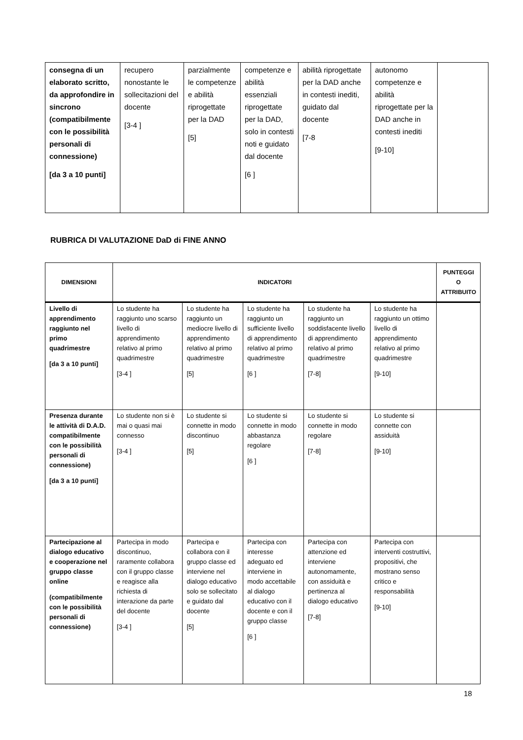| consegna di un elaborato scritto, da approfondire in sincrono (compatibilmente con le possibilità personali di connessione) [da 3 a 10 punti] | recupero nonostante le sollecitazioni del docente [3-4 ] | parzialmente le competenze e abilità riprogettate per la DAD [5] | competenze e abilità essenziali riprogettate per la DAD, solo in contesti noti e guidato dal docente [6 ] | abilità riprogettate per la DAD anche in contesti inediti, guidato dal docente [7-8 | autonomo competenze e abilità riprogettate per la DAD anche in contesti inediti [9-10] | |
RUBRICA DI VALUTAZIONE DaD di FINE ANNO
| DIMENSIONI | INDICATORI | | | | | PUNTEGGI O ATTRIBUITO |
| --- | --- | --- | --- | --- | --- | --- |
| Livello di apprendimento raggiunto nel primo quadrimestre [da 3 a 10 punti] | Lo studente ha raggiunto uno scarso livello di apprendimento relativo al primo quadrimestre [3-4 ] | Lo studente ha raggiunto un mediocre livello di apprendimento relativo al primo quadrimestre [5] | Lo studente ha raggiunto un sufficiente livello di apprendimento relativo al primo quadrimestre [6 ] | Lo studente ha raggiunto un soddisfacente livello di apprendimento relativo al primo quadrimestre [7-8] | Lo studente ha raggiunto un ottimo livello di apprendimento relativo al primo quadrimestre [9-10] | |
| Presenza durante le attività di D.A.D. compatibilmente con le possibilità personali di connessione) [da 3 a 10 punti] | Lo studente non si è mai o quasi mai connesso [3-4 ] | Lo studente si connette in modo discontinuo [5] | Lo studente si connette in modo abbastanza regolare [6 ] | Lo studente si connette in modo regolare [7-8] | Lo studente si connette con assiduità [9-10] | |
| Partecipazione al dialogo educativo e cooperazione nel gruppo classe online (compatibilmente con le possibilità personali di connessione) | Partecipa in modo discontinuo, raramente collabora con il gruppo classe e reagisce alla richiesta di interazione da parte del docente [3-4 ] | Partecipa e collabora con il gruppo classe ed interviene nel dialogo educativo solo se sollecitato e guidato dal docente [5] | Partecipa con interesse adeguato ed interviene in modo accettabile al dialogo educativo con il docente e con il gruppo classe [6 ] | Partecipa con attenzione ed interviene autonomamente, con assiduità e pertinenza al dialogo educativo [7-8] | Partecipa con interventi costruttivi, propositivi, che mostrano senso critico e responsabilità [9-10] | |
18